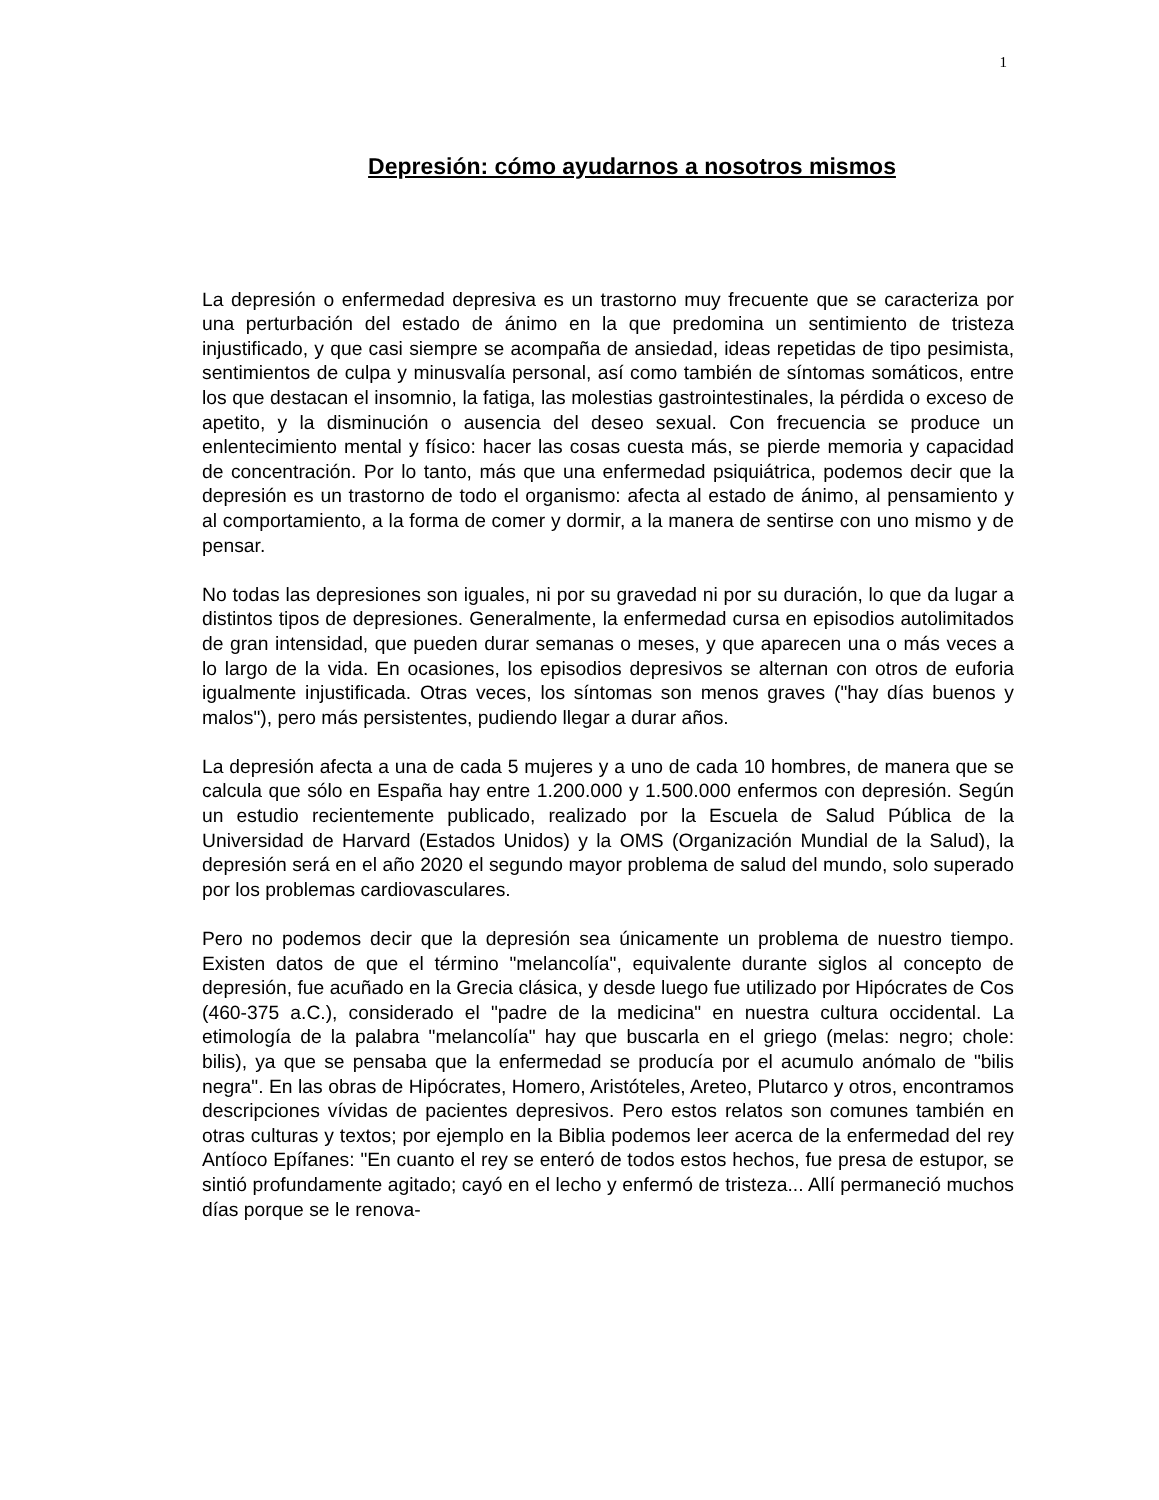1
Depresión: cómo ayudarnos a nosotros mismos
La depresión o enfermedad depresiva es un trastorno muy frecuente que se caracteriza por una perturbación del estado de ánimo en la que predomina un sentimiento de tristeza injustificado, y que casi siempre se acompaña de ansiedad, ideas repetidas de tipo pesimista, sentimientos de culpa y minusvalía personal, así como también de síntomas somáticos, entre los que destacan el insomnio, la fatiga, las molestias gastrointestinales, la pérdida o exceso de apetito, y la disminución o ausencia del deseo sexual. Con frecuencia se produce un enlentecimiento mental y físico: hacer las cosas cuesta más, se pierde memoria y capacidad de concentración. Por lo tanto, más que una enfermedad psiquiátrica, podemos decir que la depresión es un trastorno de todo el organismo: afecta al estado de ánimo, al pensamiento y al comportamiento, a la forma de comer y dormir, a la manera de sentirse con uno mismo y de pensar.
No todas las depresiones son iguales, ni por su gravedad ni por su duración, lo que da lugar a distintos tipos de depresiones. Generalmente, la enfermedad cursa en episodios autolimitados de gran intensidad, que pueden durar semanas o meses, y que aparecen una o más veces a lo largo de la vida. En ocasiones, los episodios depresivos se alternan con otros de euforia igualmente injustificada. Otras veces, los síntomas son menos graves ("hay días buenos y malos"), pero más persistentes, pudiendo llegar a durar años.
La depresión afecta a una de cada 5 mujeres y a uno de cada 10 hombres, de manera que se calcula que sólo en España hay entre 1.200.000 y 1.500.000 enfermos con depresión. Según un estudio recientemente publicado, realizado por la Escuela de Salud Pública de la Universidad de Harvard (Estados Unidos) y la OMS (Organización Mundial de la Salud), la depresión será en el año 2020 el segundo mayor problema de salud del mundo, solo superado por los problemas cardiovasculares.
Pero no podemos decir que la depresión sea únicamente un problema de nuestro tiempo. Existen datos de que el término "melancolía", equivalente durante siglos al concepto de depresión, fue acuñado en la Grecia clásica, y desde luego fue utilizado por Hipócrates de Cos (460-375 a.C.), considerado el "padre de la medicina" en nuestra cultura occidental. La etimología de la palabra "melancolía" hay que buscarla en el griego (melas: negro; chole: bilis), ya que se pensaba que la enfermedad se producía por el acumulo anómalo de "bilis negra". En las obras de Hipócrates, Homero, Aristóteles, Areteo, Plutarco y otros, encontramos descripciones vívidas de pacientes depresivos. Pero estos relatos son comunes también en otras culturas y textos; por ejemplo en la Biblia podemos leer acerca de la enfermedad del rey Antíoco Epífanes: "En cuanto el rey se enteró de todos estos hechos, fue presa de estupor, se sintió profundamente agitado; cayó en el lecho y enfermó de tristeza... Allí permaneció muchos días porque se le renova-